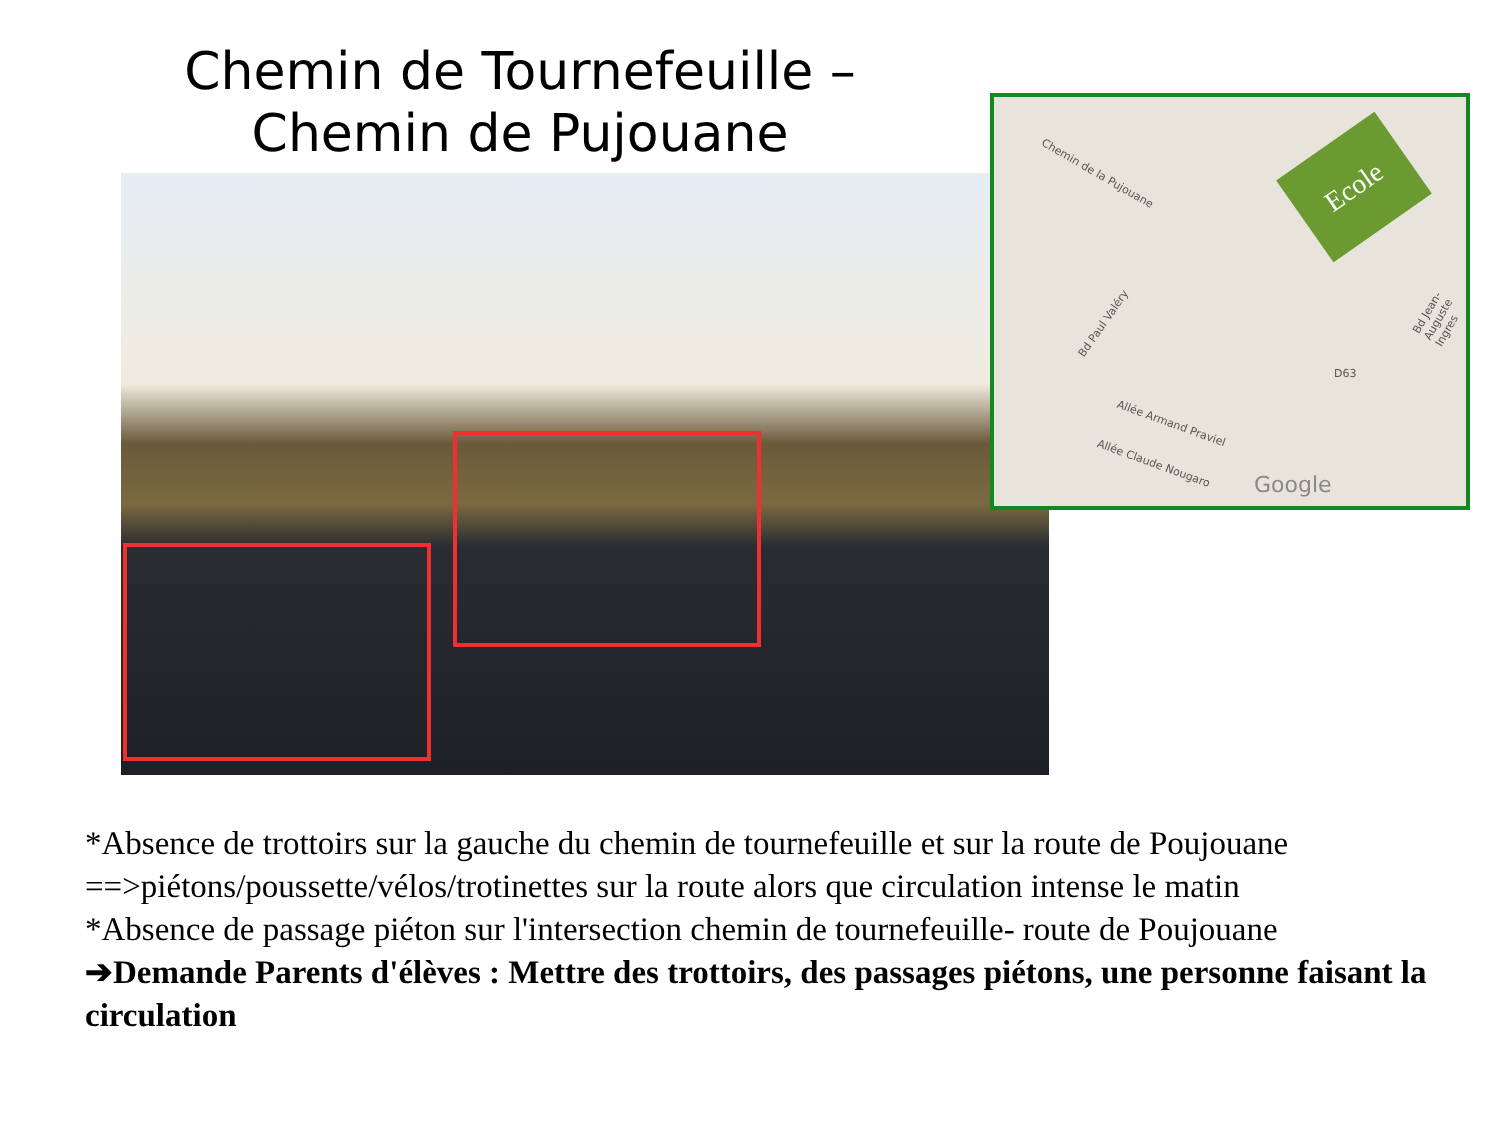Chemin de Tournefeuille –
Chemin de Pujouane
Chemin de la Pujouane
Bd Paul Valéry
Allée Armand Praviel
Allée Claude Nougaro
Bd Jean-Auguste Ingres
D63
Google
Ecole
*Absence de trottoirs sur la gauche du chemin de tournefeuille et sur la route de Poujouane ==>piétons/poussette/vélos/trotinettes sur la route alors que circulation intense le matin
*Absence de passage piéton sur l'intersection chemin de tournefeuille- route de Poujouane
➔Demande Parents d'élèves : Mettre des trottoirs, des passages piétons, une personne faisant la circulation